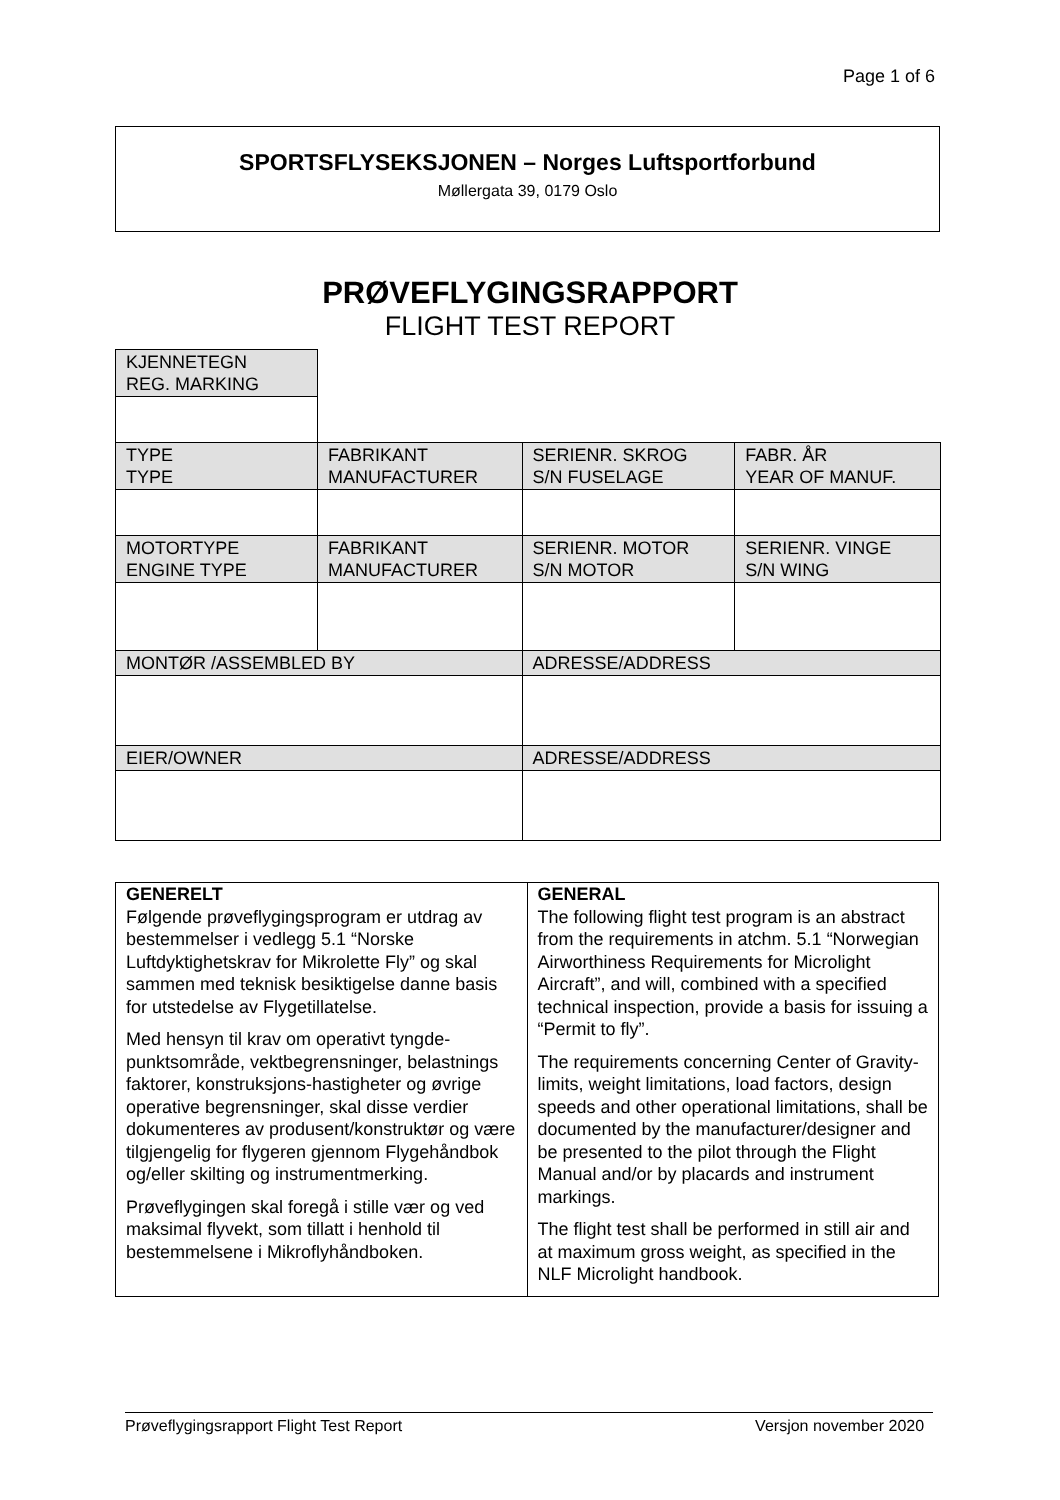Page 1 of 6
SPORTSFLYSEKSJONEN – Norges Luftsportforbund
Møllergata 39, 0179 Oslo
PRØVEFLYGINGSRAPPORT
FLIGHT TEST REPORT
| KJENNETEGN REG. MARKING | | | |
| TYPE TYPE | FABRIKANT MANUFACTURER | SERIENR. SKROG S/N FUSELAGE | FABR. ÅR YEAR OF MANUF. |
| MOTORTYPE ENGINE TYPE | FABRIKANT MANUFACTURER | SERIENR. MOTOR S/N MOTOR | SERIENR. VINGE S/N WING |
| MONTØR /ASSEMBLED BY | | ADRESSE/ADDRESS | |
| EIER/OWNER | | ADRESSE/ADDRESS | |
| GENERELT Følgende prøveflygingsprogram er utdrag av bestemmelser i vedlegg 5.1 “Norske Luftdyktighetskrav for Mikrolette Fly” og skal sammen med teknisk besiktigelse danne basis for utstedelse av Flygetillatelse. Med hensyn til krav om operativt tyngde-punktsområde, vektbegrensninger, belastnings faktorer, konstruksjons-hastigheter og øvrige operative begrensninger, skal disse verdier dokumenteres av produsent/konstruktør og være tilgjengelig for flygeren gjennom Flygehåndbok og/eller skilting og instrumentmerking. Prøveflygingen skal foregå i stille vær og ved maksimal flyvekt, som tillatt i henhold til bestemmelsene i Mikroflyhåndboken. | GENERAL The following flight test program is an abstract from the requirements in atchm. 5.1 “Norwegian Airworthiness Requirements for Microlight Aircraft”, and will, combined with a specified technical inspection, provide a basis for issuing a “Permit to fly”. The requirements concerning Center of Gravity-limits, weight limitations, load factors, design speeds and other operational limitations, shall be documented by the manufacturer/designer and be presented to the pilot through the Flight Manual and/or by placards and instrument markings. The flight test shall be performed in still air and at maximum gross weight, as specified in the NLF Microlight handbook. |
Prøveflygingsrapport Flight Test Report Versjon november 2020